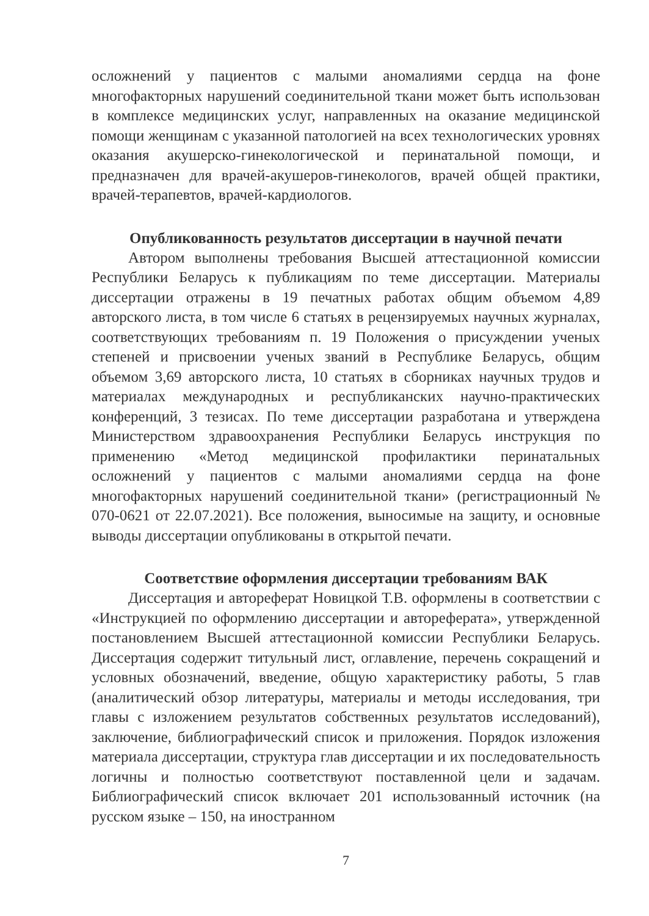осложнений у пациентов с малыми аномалиями сердца на фоне многофакторных нарушений соединительной ткани может быть использован в комплексе медицинских услуг, направленных на оказание медицинской помощи женщинам с указанной патологией на всех технологических уровнях оказания акушерско-гинекологической и перинатальной помощи, и предназначен для врачей-акушеров-гинекологов, врачей общей практики, врачей-терапевтов, врачей-кардиологов.
Опубликованность результатов диссертации в научной печати
Автором выполнены требования Высшей аттестационной комиссии Республики Беларусь к публикациям по теме диссертации. Материалы диссертации отражены в 19 печатных работах общим объемом 4,89 авторского листа, в том числе 6 статьях в рецензируемых научных журналах, соответствующих требованиям п. 19 Положения о присуждении ученых степеней и присвоении ученых званий в Республике Беларусь, общим объемом 3,69 авторского листа, 10 статьях в сборниках научных трудов и материалах международных и республиканских научно-практических конференций, 3 тезисах. По теме диссертации разработана и утверждена Министерством здравоохранения Республики Беларусь инструкция по применению «Метод медицинской профилактики перинатальных осложнений у пациентов с малыми аномалиями сердца на фоне многофакторных нарушений соединительной ткани» (регистрационный № 070-0621 от 22.07.2021). Все положения, выносимые на защиту, и основные выводы диссертации опубликованы в открытой печати.
Соответствие оформления диссертации требованиям ВАК
Диссертация и автореферат Новицкой Т.В. оформлены в соответствии с «Инструкцией по оформлению диссертации и автореферата», утвержденной постановлением Высшей аттестационной комиссии Республики Беларусь. Диссертация содержит титульный лист, оглавление, перечень сокращений и условных обозначений, введение, общую характеристику работы, 5 глав (аналитический обзор литературы, материалы и методы исследования, три главы с изложением результатов собственных результатов исследований), заключение, библиографический список и приложения. Порядок изложения материала диссертации, структура глав диссертации и их последовательность логичны и полностью соответствуют поставленной цели и задачам. Библиографический список включает 201 использованный источник (на русском языке – 150, на иностранном
7